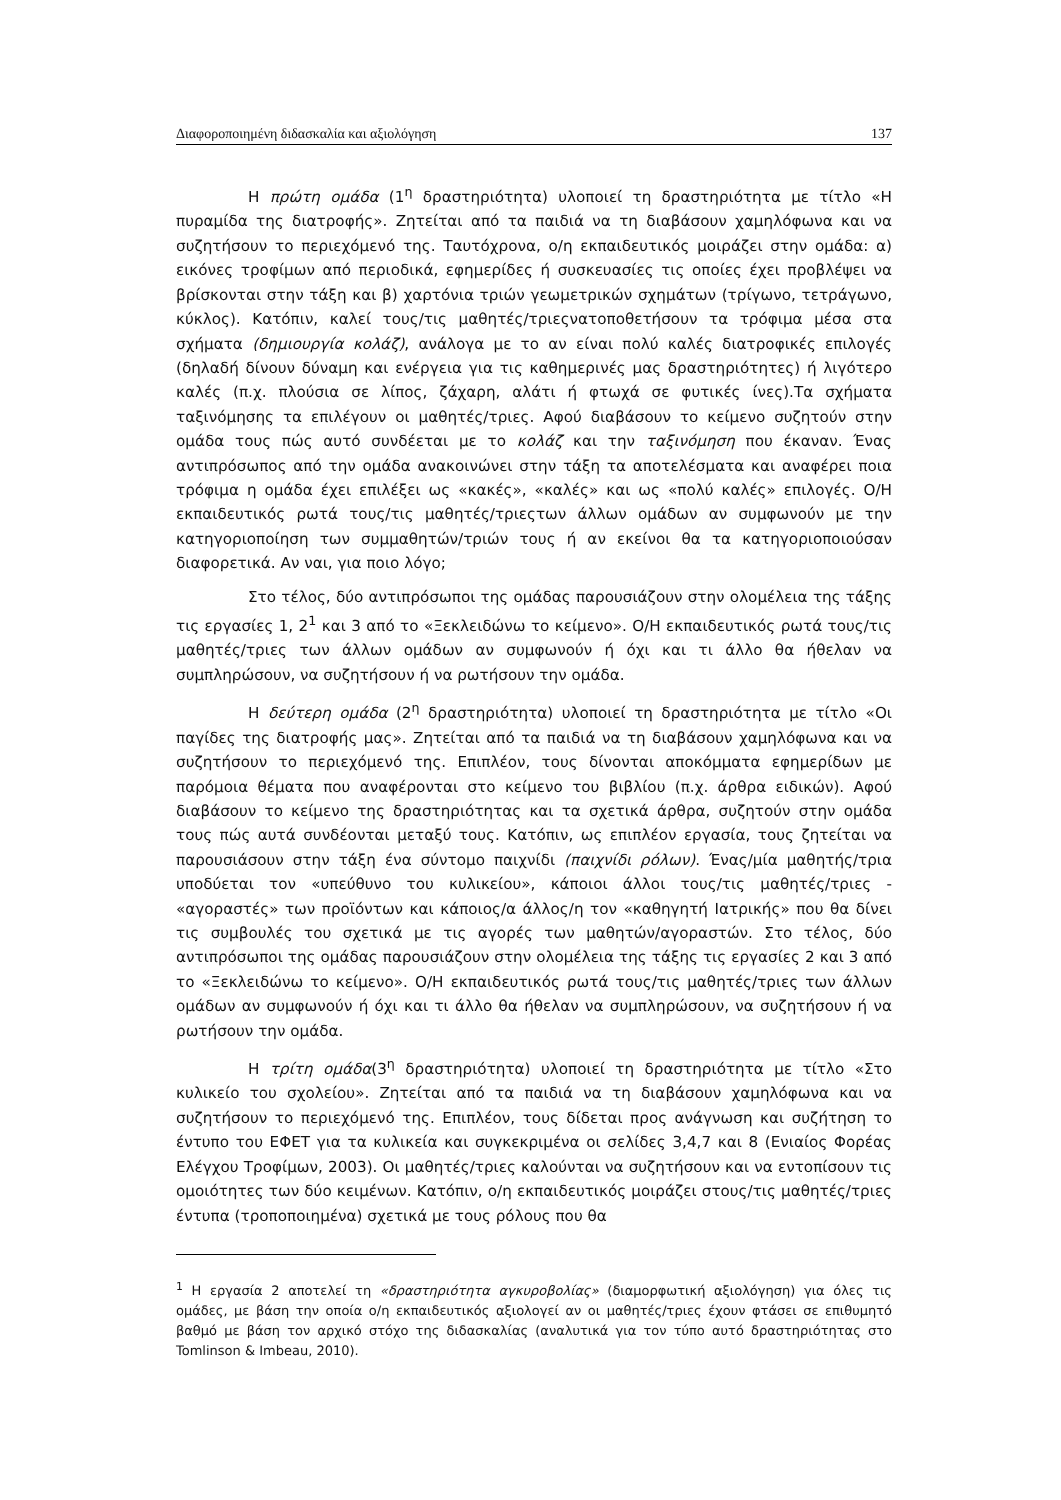Διαφοροποιημένη διδασκαλία και αξιολόγηση 137
Η πρώτη ομάδα (1<sup>η</sup> δραστηριότητα) υλοποιεί τη δραστηριότητα με τίτλο «Η πυραμίδα της διατροφής». Ζητείται από τα παιδιά να τη διαβάσουν χαμηλόφωνα και να συζητήσουν το περιεχόμενό της. Ταυτόχρονα, ο/η εκπαιδευτικός μοιράζει στην ομάδα: α) εικόνες τροφίμων από περιοδικά, εφημερίδες ή συσκευασίες τις οποίες έχει προβλέψει να βρίσκονται στην τάξη και β) χαρτόνια τριών γεωμετρικών σχημάτων (τρίγωνο, τετράγωνο, κύκλος). Κατόπιν, καλεί τους/τις μαθητές/τριεςνατοποθετήσουν τα τρόφιμα μέσα στα σχήματα (δημιουργία κολάζ), ανάλογα με το αν είναι πολύ καλές διατροφικές επιλογές (δηλαδή δίνουν δύναμη και ενέργεια για τις καθημερινές μας δραστηριότητες) ή λιγότερο καλές (π.χ. πλούσια σε λίπος, ζάχαρη, αλάτι ή φτωχά σε φυτικές ίνες).Τα σχήματα ταξινόμησης τα επιλέγουν οι μαθητές/τριες. Αφού διαβάσουν το κείμενο συζητούν στην ομάδα τους πώς αυτό συνδέεται με το κολάζ και την ταξινόμηση που έκαναν. Ένας αντιπρόσωπος από την ομάδα ανακοινώνει στην τάξη τα αποτελέσματα και αναφέρει ποια τρόφιμα η ομάδα έχει επιλέξει ως «κακές», «καλές» και ως «πολύ καλές» επιλογές. Ο/Η εκπαιδευτικός ρωτά τους/τις μαθητές/τριεςτων άλλων ομάδων αν συμφωνούν με την κατηγοριοποίηση των συμμαθητών/τριών τους ή αν εκείνοι θα τα κατηγοριοποιούσαν διαφορετικά. Αν ναι, για ποιο λόγο;
Στο τέλος, δύο αντιπρόσωποι της ομάδας παρουσιάζουν στην ολομέλεια της τάξης τις εργασίες 1, 2<sup>1</sup> και 3 από το «Ξεκλειδώνω το κείμενο». Ο/Η εκπαιδευτικός ρωτά τους/τις μαθητές/τριες των άλλων ομάδων αν συμφωνούν ή όχι και τι άλλο θα ήθελαν να συμπληρώσουν, να συζητήσουν ή να ρωτήσουν την ομάδα.
Η δεύτερη ομάδα (2<sup>η</sup> δραστηριότητα) υλοποιεί τη δραστηριότητα με τίτλο «Οι παγίδες της διατροφής μας». Ζητείται από τα παιδιά να τη διαβάσουν χαμηλόφωνα και να συζητήσουν το περιεχόμενό της. Επιπλέον, τους δίνονται αποκόμματα εφημερίδων με παρόμοια θέματα που αναφέρονται στο κείμενο του βιβλίου (π.χ. άρθρα ειδικών). Αφού διαβάσουν το κείμενο της δραστηριότητας και τα σχετικά άρθρα, συζητούν στην ομάδα τους πώς αυτά συνδέονται μεταξύ τους. Κατόπιν, ως επιπλέον εργασία, τους ζητείται να παρουσιάσουν στην τάξη ένα σύντομο παιχνίδι (παιχνίδι ρόλων). Ένας/μία μαθητής/τρια υποδύεται τον «υπεύθυνο του κυλικείου», κάποιοι άλλοι τους/τις μαθητές/τριες - «αγοραστές» των προϊόντων και κάποιος/α άλλος/η τον «καθηγητή Ιατρικής» που θα δίνει τις συμβουλές του σχετικά με τις αγορές των μαθητών/αγοραστών. Στο τέλος, δύο αντιπρόσωποι της ομάδας παρουσιάζουν στην ολομέλεια της τάξης τις εργασίες 2 και 3 από το «Ξεκλειδώνω το κείμενο». Ο/Η εκπαιδευτικός ρωτά τους/τις μαθητές/τριες των άλλων ομάδων αν συμφωνούν ή όχι και τι άλλο θα ήθελαν να συμπληρώσουν, να συζητήσουν ή να ρωτήσουν την ομάδα.
Η τρίτη ομάδα(3<sup>η</sup> δραστηριότητα) υλοποιεί τη δραστηριότητα με τίτλο «Στο κυλικείο του σχολείου». Ζητείται από τα παιδιά να τη διαβάσουν χαμηλόφωνα και να συζητήσουν το περιεχόμενό της. Επιπλέον, τους δίδεται προς ανάγνωση και συζήτηση το έντυπο του ΕΦΕΤ για τα κυλικεία και συγκεκριμένα οι σελίδες 3,4,7 και 8 (Ενιαίος Φορέας Ελέγχου Τροφίμων, 2003). Οι μαθητές/τριες καλούνται να συζητήσουν και να εντοπίσουν τις ομοιότητες των δύο κειμένων. Κατόπιν, ο/η εκπαιδευτικός μοιράζει στους/τις μαθητές/τριες έντυπα (τροποποιημένα) σχετικά με τους ρόλους που θα
<sup>1</sup> Η εργασία 2 αποτελεί τη «δραστηριότητα αγκυροβολίας» (διαμορφωτική αξιολόγηση) για όλες τις ομάδες, με βάση την οποία ο/η εκπαιδευτικός αξιολογεί αν οι μαθητές/τριες έχουν φτάσει σε επιθυμητό βαθμό με βάση τον αρχικό στόχο της διδασκαλίας (αναλυτικά για τον τύπο αυτό δραστηριότητας στο Tomlinson & Imbeau, 2010).